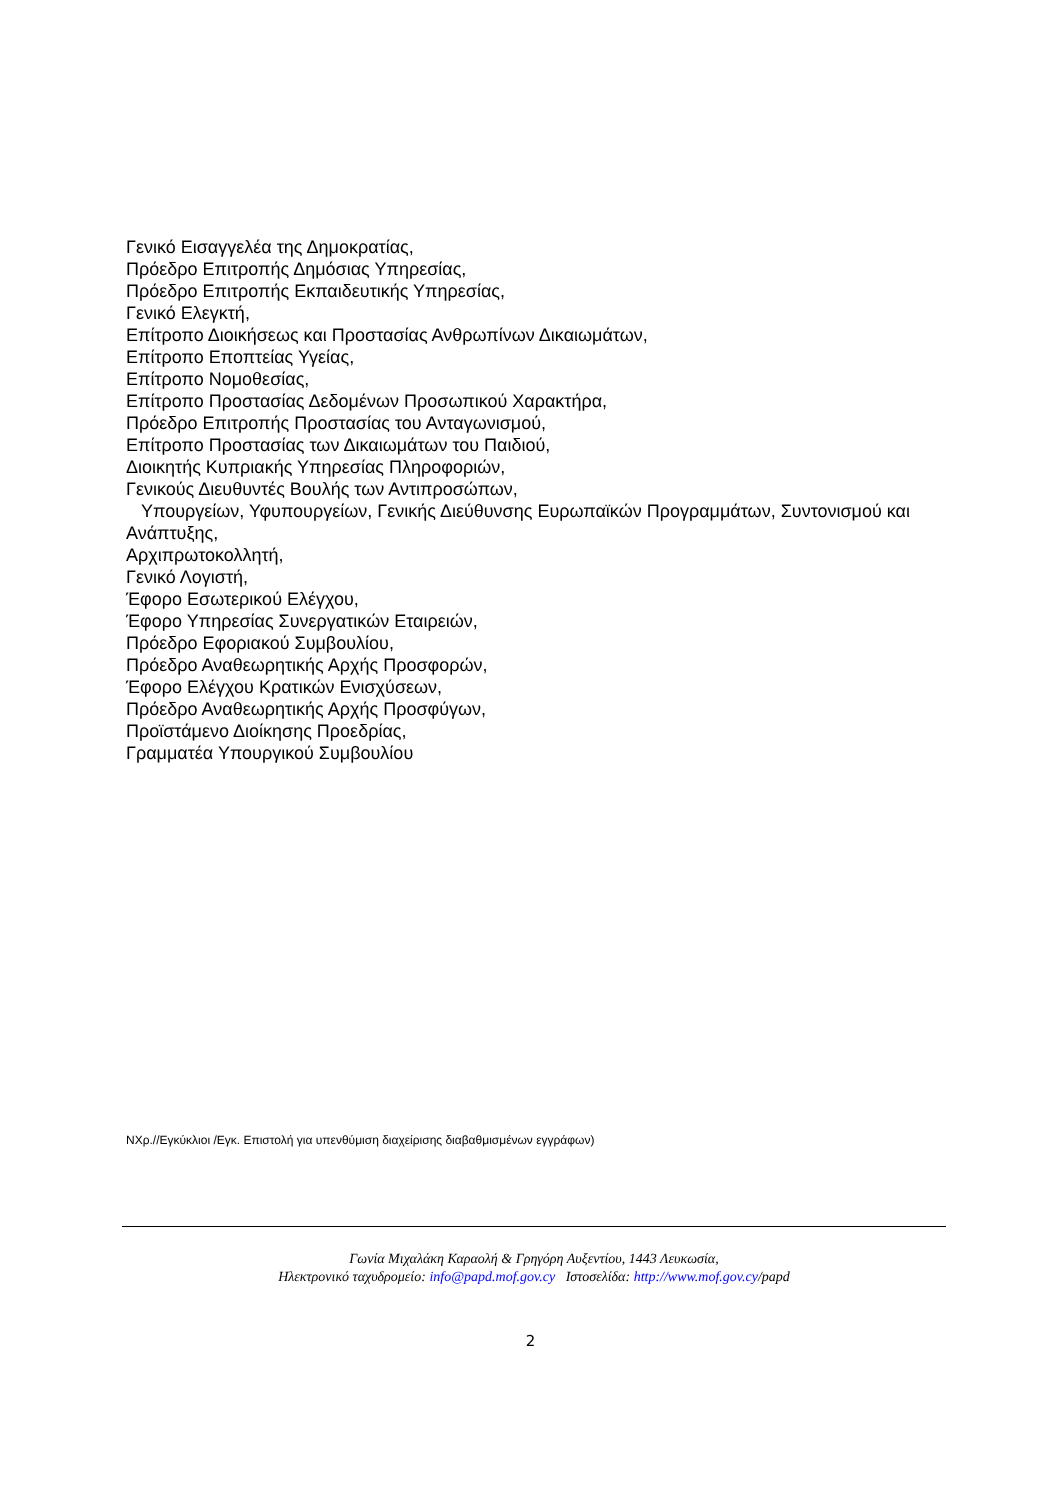Γενικό Εισαγγελέα της Δημοκρατίας,
Πρόεδρο Επιτροπής Δημόσιας Υπηρεσίας,
Πρόεδρο Επιτροπής Εκπαιδευτικής Υπηρεσίας,
Γενικό Ελεγκτή,
Επίτροπο Διοικήσεως και Προστασίας Ανθρωπίνων Δικαιωμάτων,
Επίτροπο Εποπτείας Υγείας,
Επίτροπο Νομοθεσίας,
Επίτροπο Προστασίας Δεδομένων Προσωπικού Χαρακτήρα,
Πρόεδρο Επιτροπής Προστασίας του Ανταγωνισμού,
Επίτροπο Προστασίας των Δικαιωμάτων του Παιδιού,
Διοικητής Κυπριακής Υπηρεσίας Πληροφοριών,
Γενικούς Διευθυντές Βουλής των Αντιπροσώπων,
Υπουργείων, Υφυπουργείων, Γενικής Διεύθυνσης Ευρωπαϊκών Προγραμμάτων, Συντονισμού και Ανάπτυξης,
Αρχιπρωτοκολλητή,
Γενικό Λογιστή,
Έφορο Εσωτερικού Ελέγχου,
Έφορο Υπηρεσίας Συνεργατικών Εταιρειών,
Πρόεδρο Εφοριακού Συμβουλίου,
Πρόεδρο Αναθεωρητικής Αρχής Προσφορών,
Έφορο Ελέγχου Κρατικών Ενισχύσεων,
Πρόεδρο Αναθεωρητικής Αρχής Προσφύγων,
Προϊστάμενο Διοίκησης Προεδρίας,
Γραμματέα Υπουργικού Συμβουλίου
ΝΧρ.//Εγκύκλιοι /Εγκ. Επιστολή για υπενθύμιση διαχείρισης διαβαθμισμένων εγγράφων)
Γωνία Μιχαλάκη Καραολή & Γρηγόρη Αυξεντίου, 1443 Λευκωσία,
Ηλεκτρονικό ταχυδρομείο: info@papd.mof.gov.cy Ιστοσελίδα: http://www.mof.gov.cy/papd
2